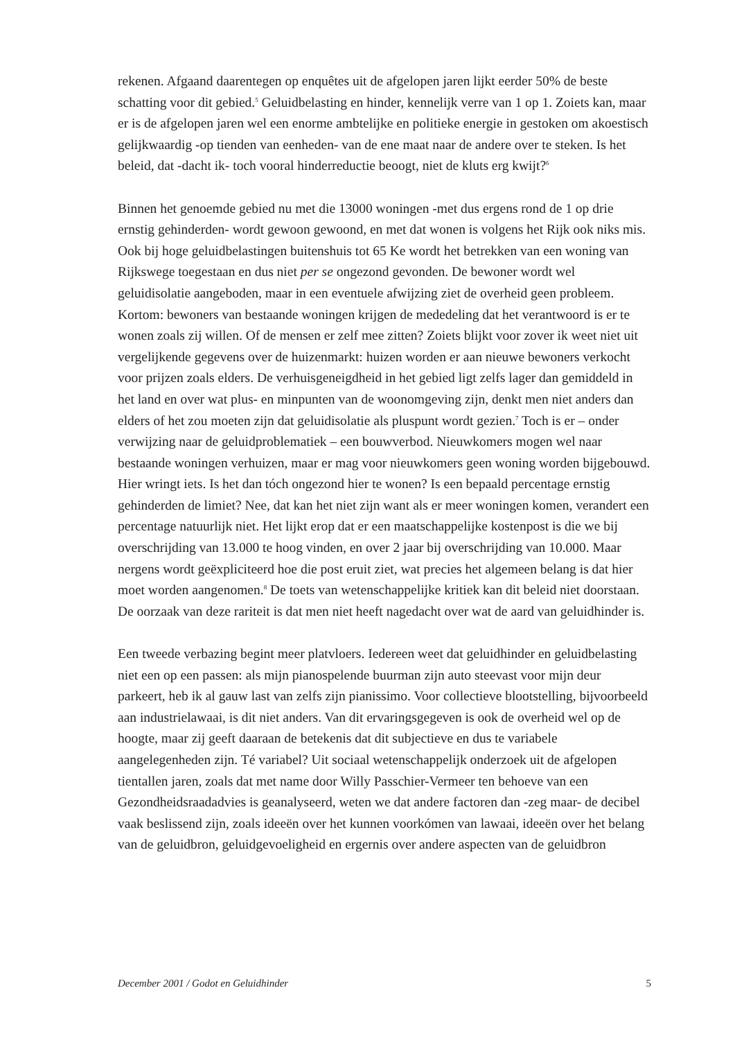rekenen. Afgaand daarentegen op enquêtes uit de afgelopen jaren lijkt eerder 50% de beste schatting voor dit gebied.<sup>5</sup> Geluidbelasting en hinder, kennelijk verre van 1 op 1. Zoiets kan, maar er is de afgelopen jaren wel een enorme ambtelijke en politieke energie in gestoken om akoestisch gelijkwaardig -op tienden van eenheden- van de ene maat naar de andere over te steken. Is het beleid, dat -dacht ik- toch vooral hinderreductie beoogt, niet de kluts erg kwijt?<sup>6</sup>
Binnen het genoemde gebied nu met die 13000 woningen -met dus ergens rond de 1 op drie ernstig gehinderden- wordt gewoon gewoond, en met dat wonen is volgens het Rijk ook niks mis. Ook bij hoge geluidbelastingen buitenshuis tot 65 Ke wordt het betrekken van een woning van Rijkswege toegestaan en dus niet per se ongezond gevonden. De bewoner wordt wel geluidisolatie aangeboden, maar in een eventuele afwijzing ziet de overheid geen probleem. Kortom: bewoners van bestaande woningen krijgen de mededeling dat het verantwoord is er te wonen zoals zij willen. Of de mensen er zelf mee zitten? Zoiets blijkt voor zover ik weet niet uit vergelijkende gegevens over de huizenmarkt: huizen worden er aan nieuwe bewoners verkocht voor prijzen zoals elders. De verhuisgeneigdheid in het gebied ligt zelfs lager dan gemiddeld in het land en over wat plus- en minpunten van de woonomgeving zijn, denkt men niet anders dan elders of het zou moeten zijn dat geluidisolatie als pluspunt wordt gezien.<sup>7</sup> Toch is er – onder verwijzing naar de geluidproblematiek – een bouwverbod. Nieuwkomers mogen wel naar bestaande woningen verhuizen, maar er mag voor nieuwkomers geen woning worden bijgebouwd. Hier wringt iets. Is het dan tóch ongezond hier te wonen? Is een bepaald percentage ernstig gehinderden de limiet? Nee, dat kan het niet zijn want als er meer woningen komen, verandert een percentage natuurlijk niet. Het lijkt erop dat er een maatschappelijke kostenpost is die we bij overschrijding van 13.000 te hoog vinden, en over 2 jaar bij overschrijding van 10.000. Maar nergens wordt geëxpliciteerd hoe die post eruit ziet, wat precies het algemeen belang is dat hier moet worden aangenomen.<sup>8</sup> De toets van wetenschappelijke kritiek kan dit beleid niet doorstaan. De oorzaak van deze rariteit is dat men niet heeft nagedacht over wat de aard van geluidhinder is.
Een tweede verbazing begint meer platvloers. Iedereen weet dat geluidhinder en geluidbelasting niet een op een passen: als mijn pianospelende buurman zijn auto steevast voor mijn deur parkeert, heb ik al gauw last van zelfs zijn pianissimo. Voor collectieve blootstelling, bijvoorbeeld aan industrielawaai, is dit niet anders. Van dit ervaringsgegeven is ook de overheid wel op de hoogte, maar zij geeft daaraan de betekenis dat dit subjectieve en dus te variabele aangelegenheden zijn. Té variabel? Uit sociaal wetenschappelijk onderzoek uit de afgelopen tientallen jaren, zoals dat met name door Willy Passchier-Vermeer ten behoeve van een Gezondheidsraadadvies is geanalyseerd, weten we dat andere factoren dan -zeg maar- de decibel vaak beslissend zijn, zoals ideeën over het kunnen voorkómen van lawaai, ideeën over het belang van de geluidbron, geluidgevoeligheid en ergernis over andere aspecten van de geluidbron
December 2001 / Godot en Geluidhinder 5